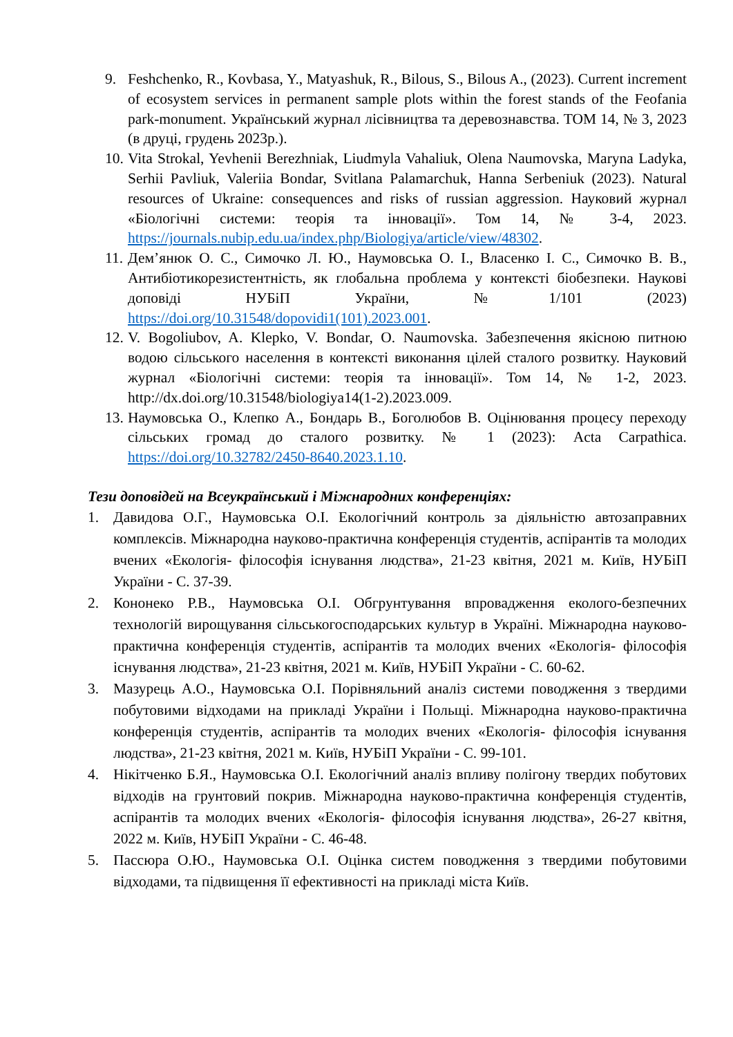9. Feshchenko, R., Kovbasa, Y., Matyashuk, R., Bilous, S., Bilous A., (2023). Current increment of ecosystem services in permanent sample plots within the forest stands of the Feofania park-monument. Український журнал лісівництва та деревознавства. ТОМ 14, № 3, 2023 (в друці, грудень 2023р.).
10. Vita Strokal, Yevhenii Berezhniak, Liudmyla Vahaliuk, Olena Naumovska, Maryna Ladyka, Serhii Pavliuk, Valeriia Bondar, Svitlana Palamarchuk, Hanna Serbeniuk (2023). Natural resources of Ukraine: consequences and risks of russian aggression. Науковий журнал «Біологічні системи: теорія та інновації». Том 14, № 3-4, 2023. https://journals.nubip.edu.ua/index.php/Biologiya/article/view/48302.
11. Дем’янюк О. С., Симочко Л. Ю., Наумовська О. І., Власенко І. С., Симочко В. В., Антибіотикорезистентність, як глобальна проблема у контексті біобезпеки. Наукові доповіді НУБіП України, №1/101 (2023) https://doi.org/10.31548/dopovidi1(101).2023.001.
12. V. Bogoliubov, A. Klepko, V. Bondar, O. Naumovska. Забезпечення якісною питною водою сільського населення в контексті виконання цілей сталого розвитку. Науковий журнал «Біологічні системи: теорія та інновації». Том 14, № 1-2, 2023. http://dx.doi.org/10.31548/biologiya14(1-2).2023.009.
13. Наумовська О., Клепко А., Бондарь В., Боголюбов В. Оцінювання процесу переходу сільських громад до сталого розвитку. № 1 (2023): Acta Carpathica. https://doi.org/10.32782/2450-8640.2023.1.10.
Тези доповідей на Всеукраїнський і Міжнародних конференціях:
1. Давидова О.Г., Наумовська О.І. Екологічний контроль за діяльністю автозаправних комплексів. Міжнародна науково-практична конференція студентів, аспірантів та молодих вчених «Екологія- філософія існування людства», 21-23 квітня, 2021 м. Київ, НУБіП України - С. 37-39.
2. Кононеко Р.В., Наумовська О.І. Обгрунтування впровадження еколого-безпечних технологій вирощування сільськогосподарських культур в Україні. Міжнародна науково-практична конференція студентів, аспірантів та молодих вчених «Екологія- філософія існування людства», 21-23 квітня, 2021 м. Київ, НУБіП України - С. 60-62.
3. Мазурець А.О., Наумовська О.І. Порівняльний аналіз системи поводження з твердими побутовими відходами на прикладі України і Польщі. Міжнародна науково-практична конференція студентів, аспірантів та молодих вчених «Екологія- філософія існування людства», 21-23 квітня, 2021 м. Київ, НУБіП України - С. 99-101.
4. Нікітченко Б.Я., Наумовська О.І. Екологічний аналіз впливу полігону твердих побутових відходів на грунтовий покрив. Міжнародна науково-практична конференція студентів, аспірантів та молодих вчених «Екологія- філософія існування людства», 26-27 квітня, 2022 м. Київ, НУБіП України - С. 46-48.
5. Пассюра О.Ю., Наумовська О.І. Оцінка систем поводження з твердими побутовими відходами, та підвищення її ефективності на прикладі міста Київ.